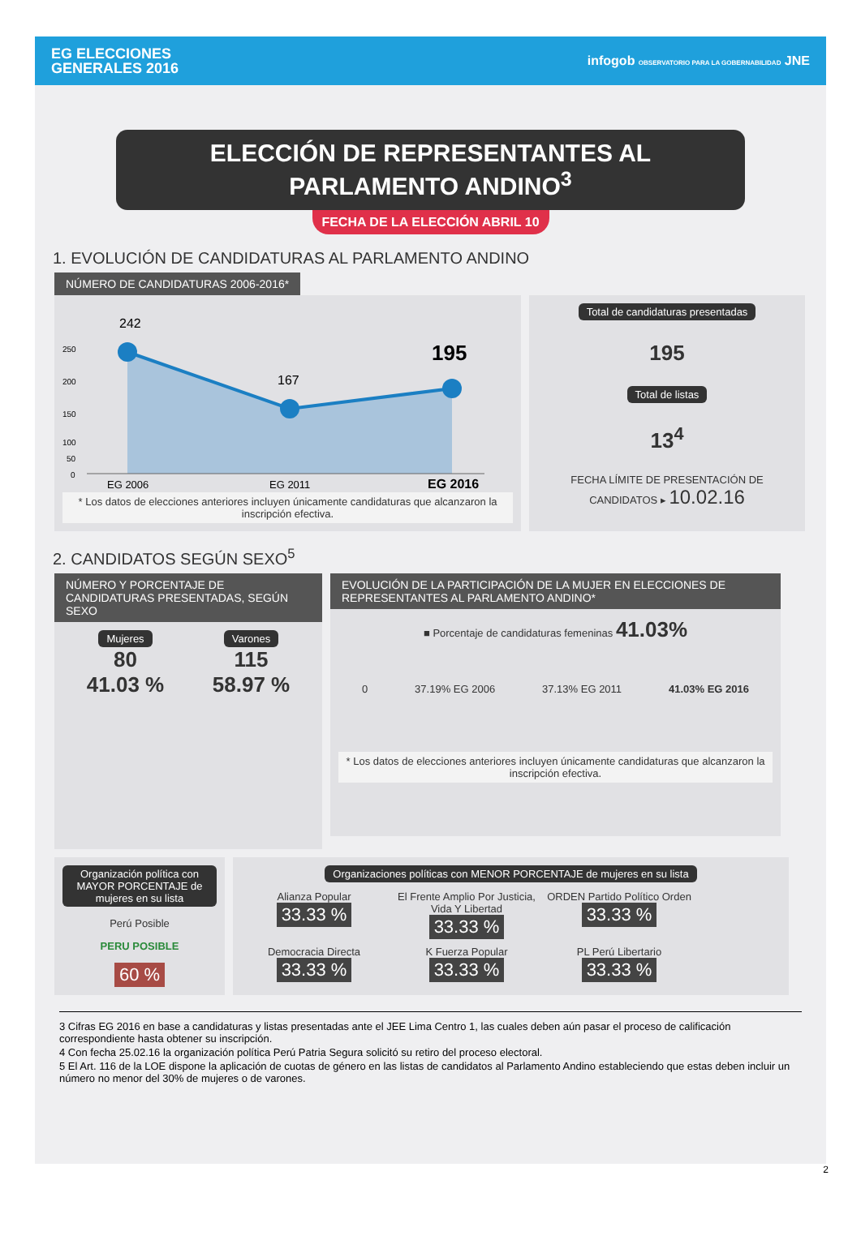EG ELECCIONES
GENERALES 2016
infogob OBSERVATORIO PARA LA GOBERNABILIDAD JNE
ELECCIÓN DE REPRESENTANTES AL PARLAMENTO ANDINO<sup>3</sup>
FECHA DE LA ELECCIÓN ABRIL 10
1. EVOLUCIÓN DE CANDIDATURAS AL PARLAMENTO ANDINO
NÚMERO DE CANDIDATURAS 2006-2016*
242
167
195
250
200
150
100
50
0
EG 2006
EG 2011
EG 2016
* Los datos de elecciones anteriores incluyen únicamente candidaturas que alcanzaron la inscripción efectiva.
Total de candidaturas presentadas
195
Total de listas
13<sup>4</sup>
FECHA LÍMITE DE PRESENTACIÓN DE CANDIDATOS ▸ 10.02.16
2. CANDIDATOS SEGÚN SEXO<sup>5</sup>
NÚMERO Y PORCENTAJE DE CANDIDATURAS PRESENTADAS, SEGÚN SEXO
Mujeres
80
41.03 %
Varones
115
58.97 %
EVOLUCIÓN DE LA PARTICIPACIÓN DE LA MUJER EN ELECCIONES DE REPRESENTANTES AL PARLAMENTO ANDINO*
■ Porcentaje de candidaturas femeninas 41.03%
0 37.19% EG 2006 37.13% EG 2011 41.03% EG 2016
* Los datos de elecciones anteriores incluyen únicamente candidaturas que alcanzaron la inscripción efectiva.
Organización política con MAYOR PORCENTAJE de mujeres en su lista
Perú Posible
PERU POSIBLE
60 %
Organizaciones políticas con MENOR PORCENTAJE de mujeres en su lista
Alianza Popular
33.33 %
El Frente Amplio Por Justicia, Vida Y Libertad
33.33 %
ORDEN Partido Político Orden
33.33 %
Democracia Directa
33.33 %
K Fuerza Popular
33.33 %
PL Perú Libertario
33.33 %
3 Cifras EG 2016 en base a candidaturas y listas presentadas ante el JEE Lima Centro 1, las cuales deben aún pasar el proceso de calificación correspondiente hasta obtener su inscripción.
4 Con fecha 25.02.16 la organización política Perú Patria Segura solicitó su retiro del proceso electoral.
5 El Art. 116 de la LOE dispone la aplicación de cuotas de género en las listas de candidatos al Parlamento Andino estableciendo que estas deben incluir un número no menor del 30% de mujeres o de varones.
2